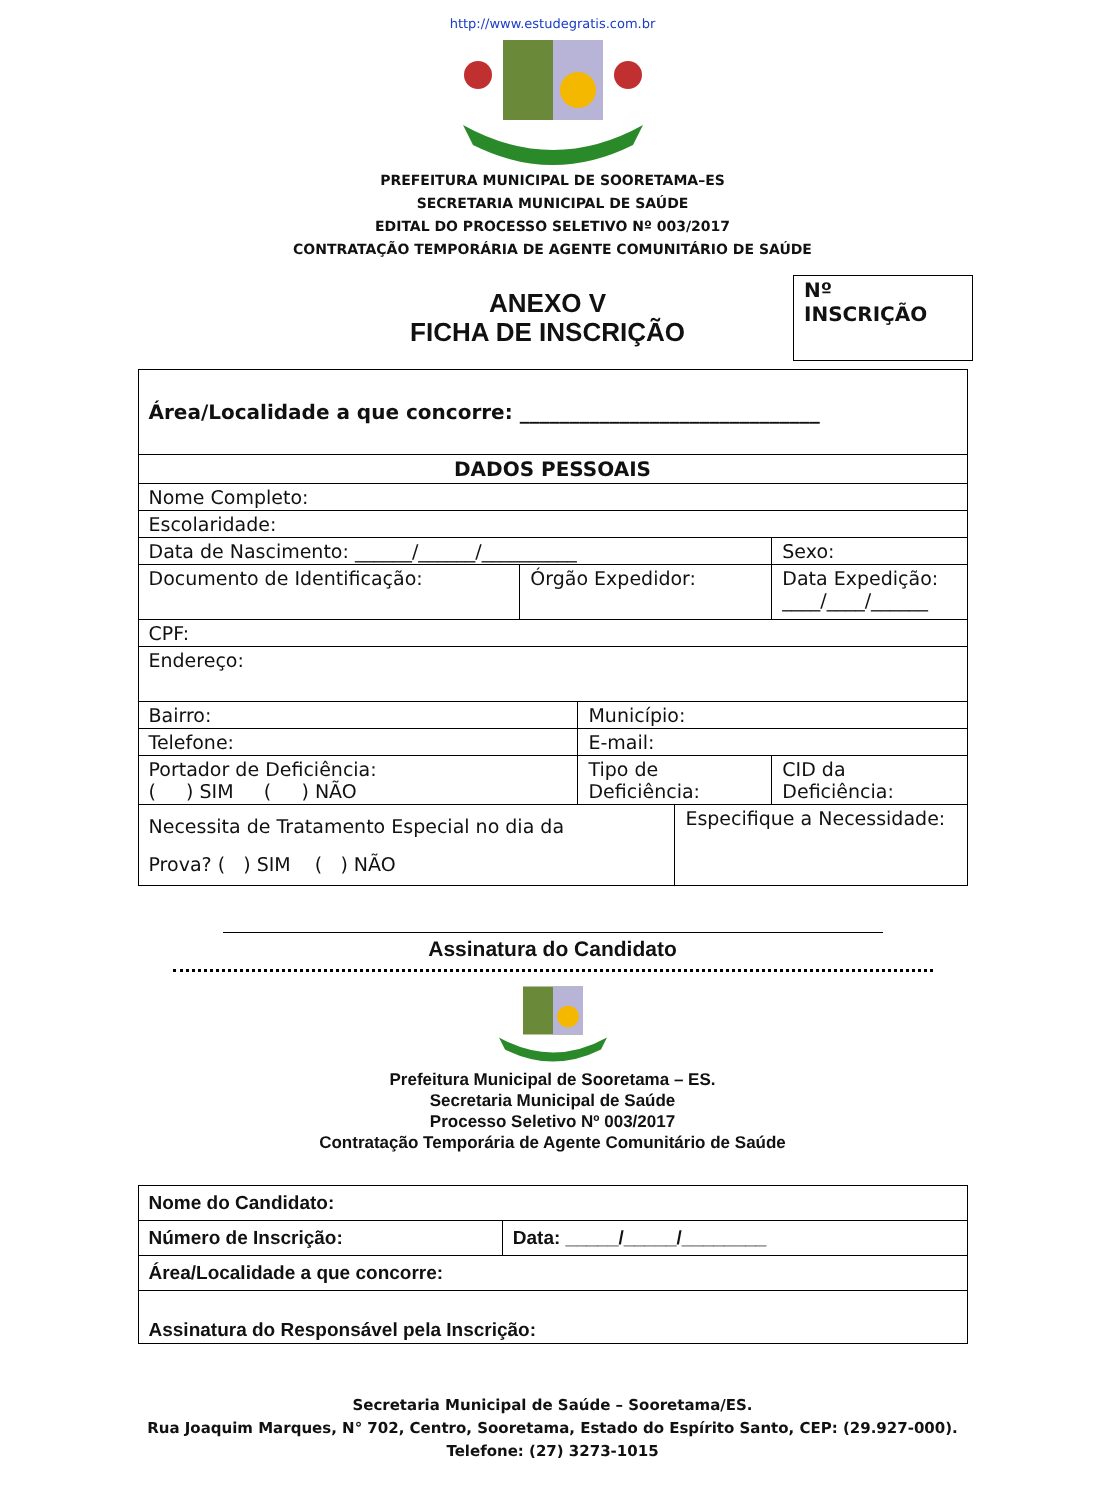http://www.estudegratis.com.br
PREFEITURA MUNICIPAL DE SOORETAMA–ES
SECRETARIA MUNICIPAL DE SAÚDE
EDITAL DO PROCESSO SELETIVO Nº 003/2017
CONTRATAÇÃO TEMPORÁRIA DE AGENTE COMUNITÁRIO DE SAÚDE
ANEXO V
FICHA DE INSCRIÇÃO
Nº INSCRIÇÃO
| Área/Localidade a que concorre: ______________________________ | | | | | |
| DADOS PESSOAIS | | | | | |
| Nome Completo: | | | | | |
| Escolaridade: | | | | | |
| Data de Nascimento: ______/______/__________ | | | | Sexo: | |
| Documento de Identificação: | Órgão Expedidor: | | | Data Expedição: ____/____/______ | |
| CPF: | | | | | |
| Endereço: | | | | | |
| Bairro: | | Município: | | | |
| Telefone: | | E-mail: | | | |
| Portador de Deficiência: ( ) SIM ( ) NÃO | | Tipo de Deficiência: | | | CID da Deficiência: |
| Necessita de Tratamento Especial no dia da Prova? ( ) SIM ( ) NÃO | | | Especifique a Necessidade: | | |
Assinatura do Candidato
Prefeitura Municipal de Sooretama – ES.
Secretaria Municipal de Saúde
Processo Seletivo Nº 003/2017
Contratação Temporária de Agente Comunitário de Saúde
| Nome do Candidato: | |
| Número de Inscrição: | Data: _____/_____/________ |
| Área/Localidade a que concorre: | |
| Assinatura do Responsável pela Inscrição: | |
Secretaria Municipal de Saúde – Sooretama/ES.
Rua Joaquim Marques, N° 702, Centro, Sooretama, Estado do Espírito Santo, CEP: (29.927-000).
Telefone: (27) 3273-1015